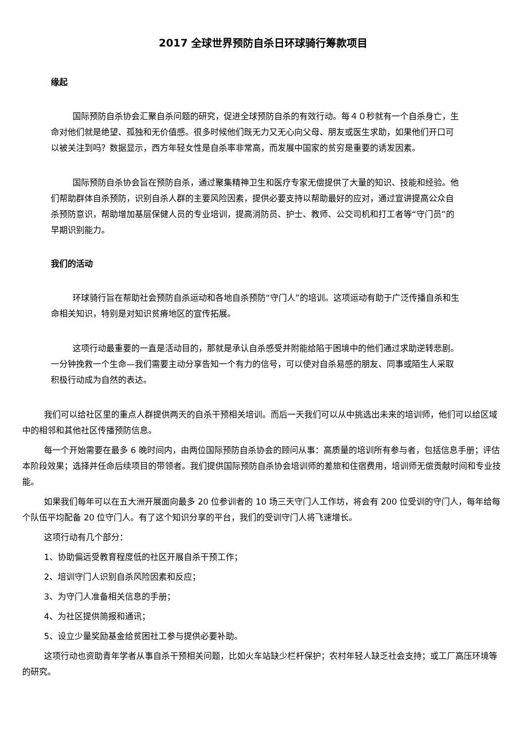2017 全球世界预防自杀日环球骑行筹款项目
缘起
国际预防自杀协会汇聚自杀问题的研究，促进全球预防自杀的有效行动。每４０秒就有一个自杀身亡，生命对他们就是绝望、孤独和无价值感。很多时候他们既无力又无心向父母、朋友或医生求助，如果他们开口可以被关注到吗？数据显示，西方年轻女性是自杀率非常高，而发展中国家的贫穷是重要的诱发因素。
国际预防自杀协会旨在预防自杀，通过聚集精神卫生和医疗专家无偿提供了大量的知识、技能和经验。他们帮助群体自杀预防，识别自杀人群的主要风险因素，提供必要支持以帮助最好的应对，通过宣讲提高公众自杀预防意识，帮助增加基层保健人员的专业培训，提高消防员、护士、教师、公交司机和打工者等“守门员”的早期识别能力。
我们的活动
环球骑行旨在帮助社会预防自杀运动和各地自杀预防“守门人”的培训。这项运动有助于广泛传播自杀和生命相关知识，特别是对知识贫瘠地区的宣传拓展。
这项行动最重要的一直是活动目的，那就是承认自杀感受并附能给陷于困境中的他们通过求助逆转悲剧。一分钟挽救一个生命—我们需要主动分享告知一个有力的信号，可以使对自杀易感的朋友、同事或陌生人采取积极行动成为自然的表达。
我们可以给社区里的重点人群提供两天的自杀干预相关培训。而后一天我们可以从中挑选出未来的培训师，他们可以给区域中的相邻和其他社区传播预防信息。
每一个开始需要在最多 6 晚时间内，由两位国际预防自杀协会的顾问从事：高质量的培训所有参与者，包括信息手册；评估本阶段效果；选择并任命后续项目的带领者。我们提供国际预防自杀协会培训师的差旅和住宿费用，培训师无偿贡献时间和专业技能。
如果我们每年可以在五大洲开展面向最多 20 位参训者的 10 场三天守门人工作坊，将会有 200 位受训的守门人，每年给每个队伍平均配备 20 位守门人。有了这个知识分享的平台，我们的受训守门人将飞速增长。
这项行动有几个部分：
1、协助偏远受教育程度低的社区开展自杀干预工作；
2、培训守门人识别自杀风险因素和反应；
3、为守门人准备相关信息的手册；
4、为社区提供简报和通讯；
5、设立少量奖励基金给贫困社工参与提供必要补助。
这项行动也资助青年学者从事自杀干预相关问题，比如火车站缺少栏杆保护；农村年轻人缺乏社会支持；或工厂高压环境等的研究。